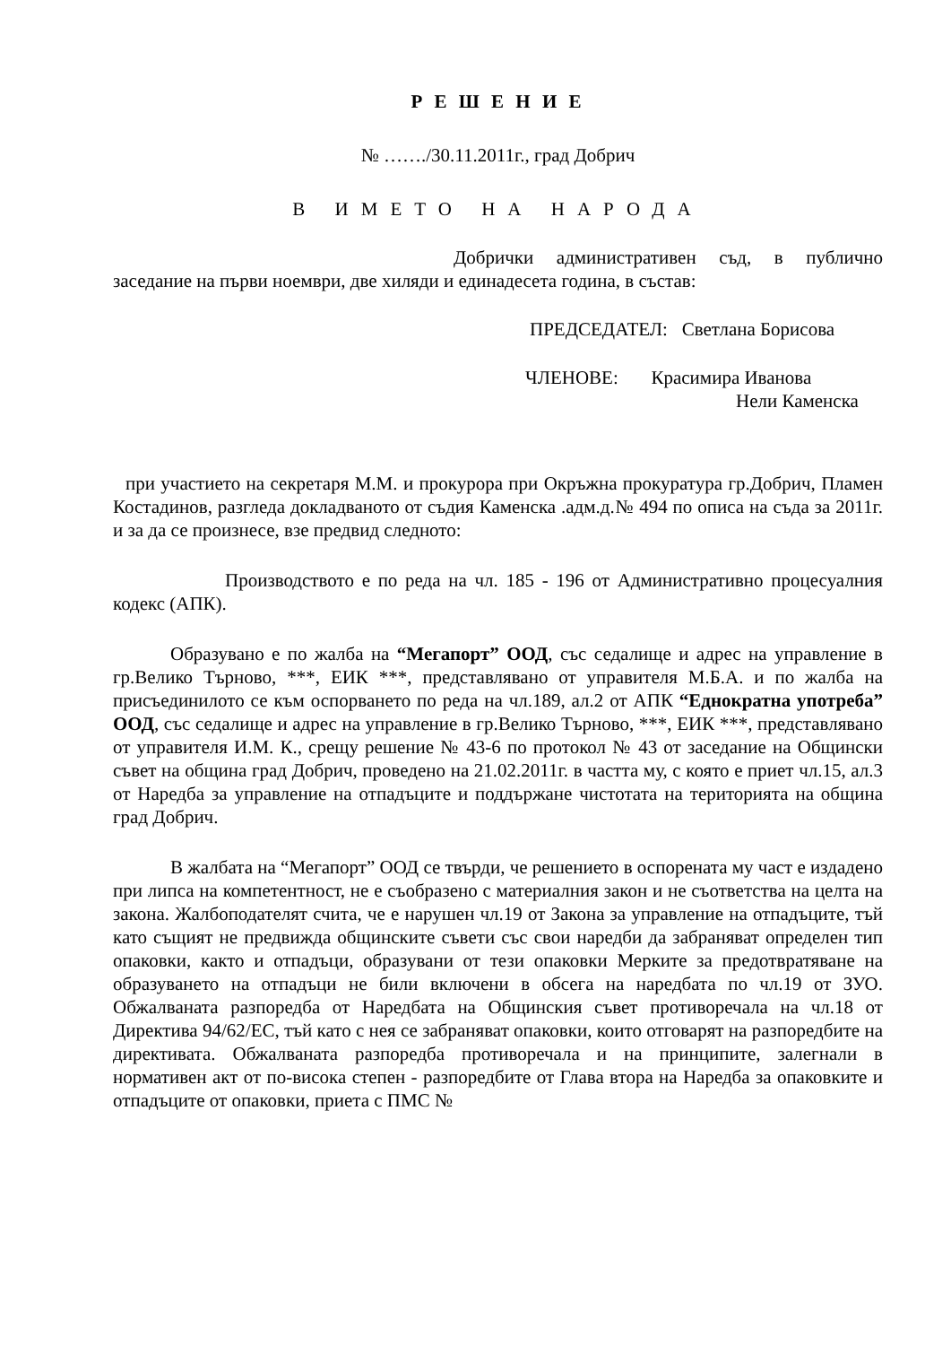Р Е Ш Е Н И Е
№ ……./30.11.2011г., град Добрич
В ИМЕТО НА НАРОДА
Добрички административен съд, в публично заседание на първи ноември, две хиляди и единадесета година, в състав:
ПРЕДСЕДАТЕЛ: Светлана Борисова
ЧЛЕНОВЕ: Красимира Иванова
Нели Каменска
при участието на секретаря М.М. и прокурора при Окръжна прокуратура гр.Добрич, Пламен Костадинов, разгледа докладваното от съдия Каменска .адм.д.№ 494 по описа на съда за 2011г. и за да се произнесе, взе предвид следното:
Производството е по реда на чл. 185 - 196 от Административно процесуалния кодекс (АПК).
Образувано е по жалба на “Мегапорт” ООД, със седалище и адрес на управление в гр.Велико Търново, ***, ЕИК ***, представлявано от управителя М.Б.А. и по жалба на присъединилото се към оспорването по реда на чл.189, ал.2 от АПК “Еднократна употреба” ООД, със седалище и адрес на управление в гр.Велико Търново, ***, ЕИК ***, представлявано от управителя И.М. К., срещу решение № 43-6 по протокол № 43 от заседание на Общински съвет на община град Добрич, проведено на 21.02.2011г. в частта му, с която е приет чл.15, ал.3 от Наредба за управление на отпадъците и поддържане чистотата на територията на община град Добрич.
В жалбата на “Мегапорт” ООД се твърди, че решението в оспорената му част е издадено при липса на компетентност, не е съобразено с материалния закон и не съответства на целта на закона. Жалбоподателят счита, че е нарушен чл.19 от Закона за управление на отпадъците, тъй като същият не предвижда общинските съвети със свои наредби да забраняват определен тип опаковки, както и отпадъци, образувани от тези опаковки Мерките за предотвратяване на образуването на отпадъци не били включени в обсега на наредбата по чл.19 от ЗУО. Обжалваната разпоредба от Наредбата на Общинския съвет противоречала на чл.18 от Директива 94/62/ЕС, тъй като с нея се забраняват опаковки, които отговарят на разпоредбите на директивата. Обжалваната разпоредба противоречала и на принципите, залегнали в нормативен акт от по-висока степен - разпоредбите от Глава втора на Наредба за опаковките и отпадъците от опаковки, приета с ПМС №